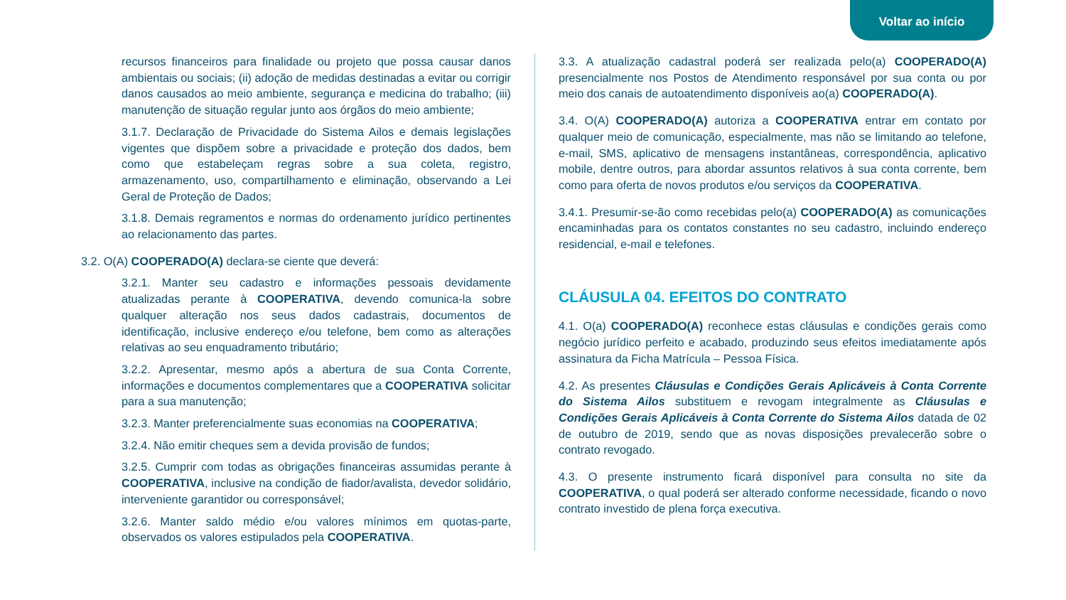Voltar ao início
recursos financeiros para finalidade ou projeto que possa causar danos ambientais ou sociais; (ii) adoção de medidas destinadas a evitar ou corrigir danos causados ao meio ambiente, segurança e medicina do trabalho; (iii) manutenção de situação regular junto aos órgãos do meio ambiente;
3.1.7. Declaração de Privacidade do Sistema Ailos e demais legislações vigentes que dispõem sobre a privacidade e proteção dos dados, bem como que estabeleçam regras sobre a sua coleta, registro, armazenamento, uso, compartilhamento e eliminação, observando a Lei Geral de Proteção de Dados;
3.1.8. Demais regramentos e normas do ordenamento jurídico pertinentes ao relacionamento das partes.
3.2. O(A) COOPERADO(A) declara-se ciente que deverá:
3.2.1. Manter seu cadastro e informações pessoais devidamente atualizadas perante à COOPERATIVA, devendo comunica-la sobre qualquer alteração nos seus dados cadastrais, documentos de identificação, inclusive endereço e/ou telefone, bem como as alterações relativas ao seu enquadramento tributário;
3.2.2. Apresentar, mesmo após a abertura de sua Conta Corrente, informações e documentos complementares que a COOPERATIVA solicitar para a sua manutenção;
3.2.3. Manter preferencialmente suas economias na COOPERATIVA;
3.2.4. Não emitir cheques sem a devida provisão de fundos;
3.2.5. Cumprir com todas as obrigações financeiras assumidas perante à COOPERATIVA, inclusive na condição de fiador/avalista, devedor solidário, interveniente garantidor ou corresponsável;
3.2.6. Manter saldo médio e/ou valores mínimos em quotas-parte, observados os valores estipulados pela COOPERATIVA.
3.3. A atualização cadastral poderá ser realizada pelo(a) COOPERADO(A) presencialmente nos Postos de Atendimento responsável por sua conta ou por meio dos canais de autoatendimento disponíveis ao(a) COOPERADO(A).
3.4. O(A) COOPERADO(A) autoriza a COOPERATIVA entrar em contato por qualquer meio de comunicação, especialmente, mas não se limitando ao telefone, e-mail, SMS, aplicativo de mensagens instantâneas, correspondência, aplicativo mobile, dentre outros, para abordar assuntos relativos à sua conta corrente, bem como para oferta de novos produtos e/ou serviços da COOPERATIVA.
3.4.1. Presumir-se-ão como recebidas pelo(a) COOPERADO(A) as comunicações encaminhadas para os contatos constantes no seu cadastro, incluindo endereço residencial, e-mail e telefones.
CLÁUSULA 04. EFEITOS DO CONTRATO
4.1. O(a) COOPERADO(A) reconhece estas cláusulas e condições gerais como negócio jurídico perfeito e acabado, produzindo seus efeitos imediatamente após assinatura da Ficha Matrícula – Pessoa Física.
4.2. As presentes Cláusulas e Condições Gerais Aplicáveis à Conta Corrente do Sistema Ailos substituem e revogam integralmente as Cláusulas e Condições Gerais Aplicáveis à Conta Corrente do Sistema Ailos datada de 02 de outubro de 2019, sendo que as novas disposições prevalecerão sobre o contrato revogado.
4.3. O presente instrumento ficará disponível para consulta no site da COOPERATIVA, o qual poderá ser alterado conforme necessidade, ficando o novo contrato investido de plena força executiva.